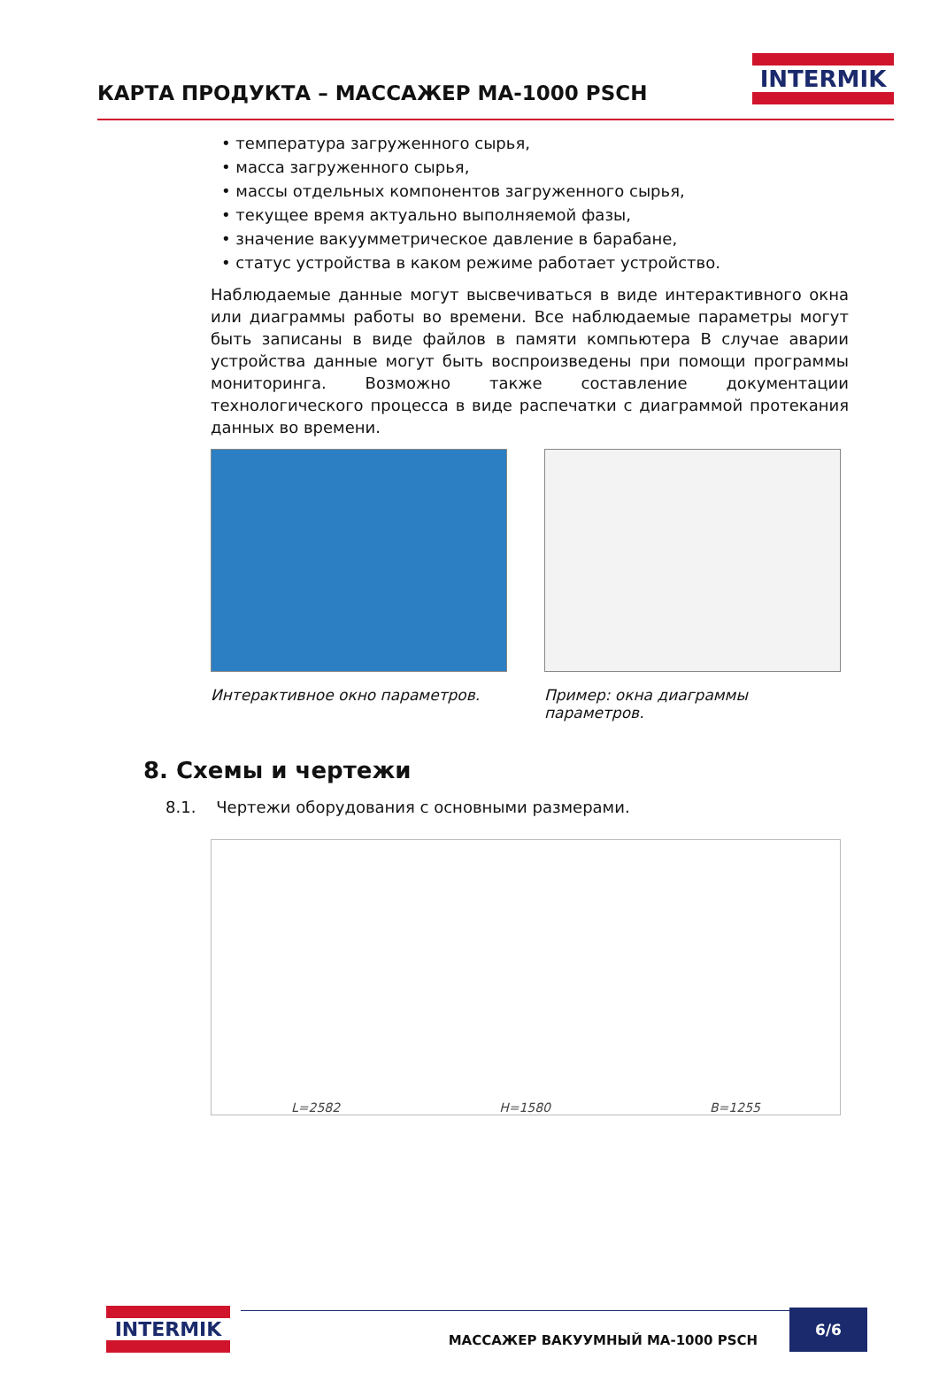КАРТА ПРОДУКТА – МАССАЖЕР MA-1000 PSCH
INTERMIK
• температура загруженного сырья,
• масса загруженного сырья,
• массы отдельных компонентов загруженного сырья,
• текущее время актуально выполняемой фазы,
• значение вакуумметрическое давление в барабане,
• статус устройства в каком режиме работает устройство.
Наблюдаемые данные могут высвечиваться в виде интерактивного окна или диаграммы работы во времени. Все наблюдаемые параметры могут быть записаны в виде файлов в памяти компьютера В случае аварии устройства данные могут быть воспроизведены при помощи программы мониторинга. Возможно также составление документации технологического процесса в виде распечатки с диаграммой протекания данных во времени.
Интерактивное окно параметров. Пример: окна диаграммы параметров.
8. Схемы и чертежи
8.1. Чертежи оборудования с основными размерами.
L=2582 H=1580 B=1255
INTERMIK
МАССАЖЕР ВАКУУМНЫЙ MA-1000 PSCH
6/6